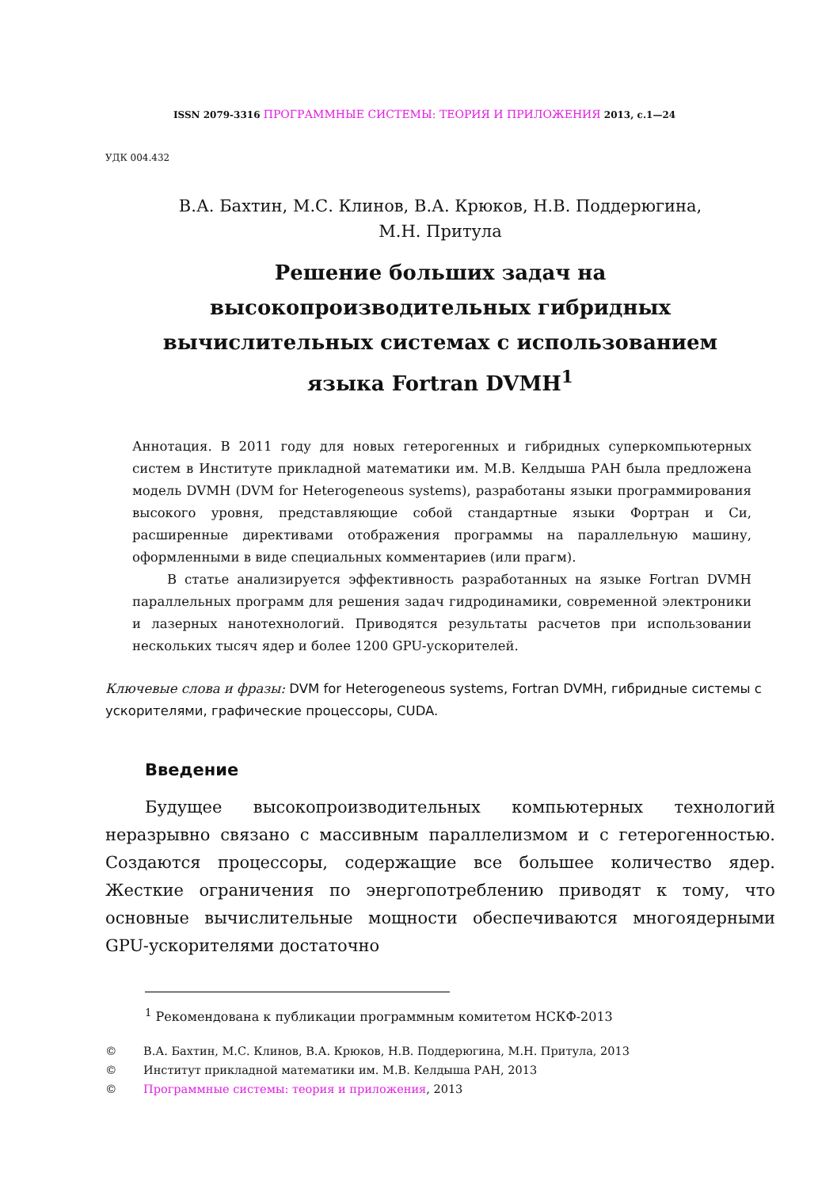ISSN 2079-3316 ПРОГРАММНЫЕ СИСТЕМЫ: ТЕОРИЯ И ПРИЛОЖЕНИЯ 2013, с.1—24
УДК 004.432
В.А. Бахтин, М.С. Клинов, В.А. Крюков, Н.В. Поддерюгина,
М.Н. Притула
Решение больших задач на
высокопроизводительных гибридных
вычислительных системах с использованием
языка Fortran DVMH<sup>1</sup>
Аннотация. В 2011 году для новых гетерогенных и гибридных суперкомпьютерных систем в Институте прикладной математики им. М.В. Келдыша РАН была предложена модель DVMH (DVM for Heterogeneous systems), разработаны языки программирования высокого уровня, представляющие собой стандартные языки Фортран и Си, расширенные директивами отображения программы на параллельную машину, оформленными в виде специальных комментариев (или прагм).
В статье анализируется эффективность разработанных на языке Fortran DVMH параллельных программ для решения задач гидродинамики, современной электроники и лазерных нанотехнологий. Приводятся результаты расчетов при использовании нескольких тысяч ядер и более 1200 GPU-ускорителей.
Ключевые слова и фразы: DVM for Heterogeneous systems, Fortran DVMH, гибридные системы с ускорителями, графические процессоры, CUDA.
Введение
Будущее высокопроизводительных компьютерных технологий неразрывно связано с массивным параллелизмом и с гетерогенностью. Создаются процессоры, содержащие все большее количество ядер. Жесткие ограничения по энергопотреблению приводят к тому, что основные вычислительные мощности обеспечиваются многоядерными GPU-ускорителями достаточно
<sup>1</sup> Рекомендована к публикации программным комитетом НСКФ-2013
© В.А. Бахтин, М.С. Клинов, В.А. Крюков, Н.В. Поддерюгина, М.Н. Притула, 2013
© Институт прикладной математики им. М.В. Келдыша РАН, 2013
© Программные системы: теория и приложения, 2013